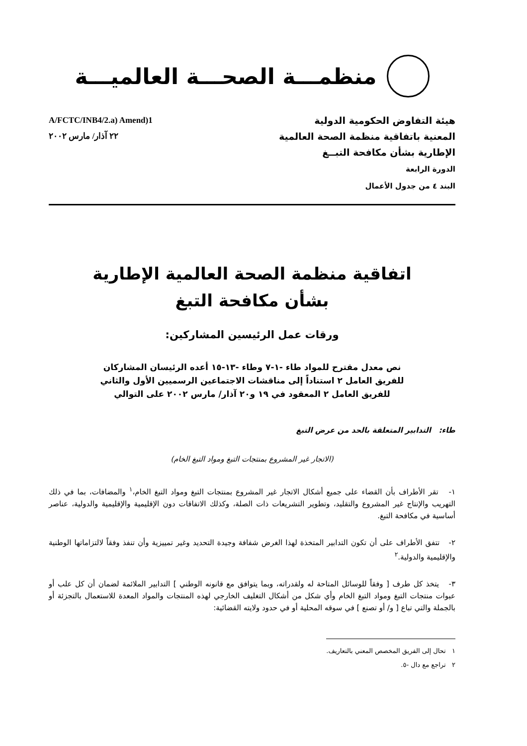منظمـــة الصحـــة العالميـــة
هيئة التفاوض الحكومية الدولية
المعنية باتفاقية منظمة الصحة العالمية
الإطارية بشأن مكافحة التبــغ
الدورة الرابعة
البند ٤ من جدول الأعمال
A/FCTC/INB4/2.a) Amend)1
٢٢ آذار/ مارس ٢٠٠٢
اتفاقية منظمة الصحة العالمية الإطارية
بشأن مكافحة التبغ
ورقات عمل الرئيسين المشاركين:
نص معدل مقترح للمواد طاء -١-٧ وطاء -١٣-١٥ أعده الرئيسان المشاركان
للفريق العامل ٢ استناداً إلى مناقشات الاجتماعين الرسميين الأول والثاني
للفريق العامل ٢ المعقود في ١٩ و٢٠ آذار/ مارس ٢٠٠٢ على التوالي
طاء: التدابير المتعلقة بالحد من عرض التبغ
(الاتجار غير المشروع بمنتجات التبغ ومواد التبغ الخام)
١- تقر الأطراف بأن القضاء على جميع أشكال الاتجار غير المشروع بمنتجات التبغ ومواد التبغ الخام،<sup>١</sup> والمضافات، بما في ذلك التهريب والإنتاج غير المشروع والتقليد، وتطوير التشريعات ذات الصلة، وكذلك الاتفاقات دون الإقليمية والإقليمية والدولية، عناصر أساسية في مكافحة التبغ.
٢- تتفق الأطراف على أن تكون التدابير المتخذة لهذا الغرض شفافة وجيدة التحديد وغير تمييزية وأن تنفذ وفقاً لالتزاماتها الوطنية والإقليمية والدولية.<sup>٢</sup>
٣- يتخذ كل طرف [ وفقاً للوسائل المتاحة له ولقدراته، وبما يتوافق مع قانونه الوطني ] التدابير الملائمة لضمان أن كل علب أو عبوات منتجات التبغ ومواد التبغ الخام وأي شكل من أشكال التغليف الخارجي لهذه المنتجات والمواد المعدة للاستعمال بالتجزئة أو بالجملة والتي تباع [ و/ أو تصنع ] في سوقه المحلية أو في حدود ولايته القضائية:
١ تحال إلى الفريق المخصص المعني بالتعاريف.
٢ تراجع مع دال -٥.